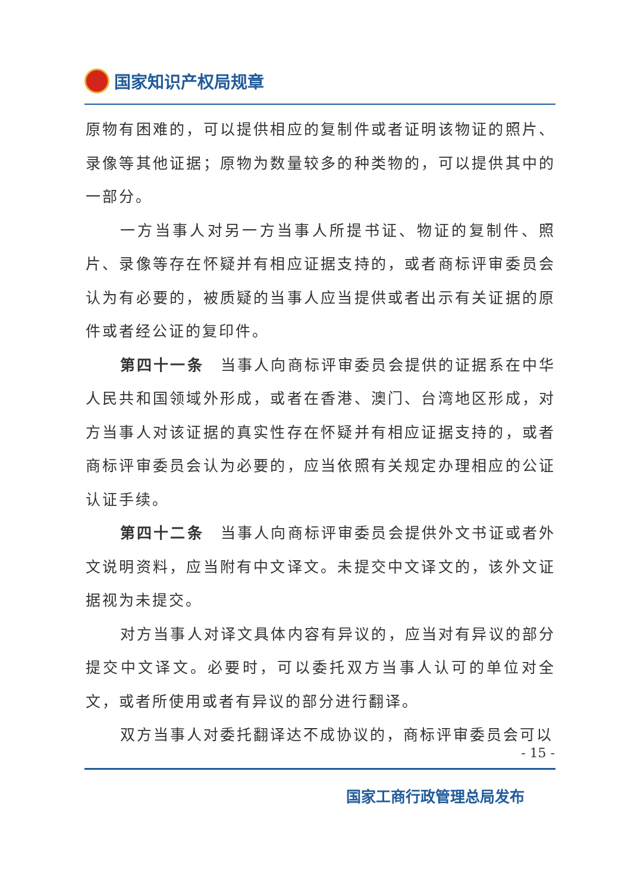国家知识产权局规章
原物有困难的，可以提供相应的复制件或者证明该物证的照片、录像等其他证据；原物为数量较多的种类物的，可以提供其中的一部分。
一方当事人对另一方当事人所提书证、物证的复制件、照片、录像等存在怀疑并有相应证据支持的，或者商标评审委员会认为有必要的，被质疑的当事人应当提供或者出示有关证据的原件或者经公证的复印件。
第四十一条　当事人向商标评审委员会提供的证据系在中华人民共和国领域外形成，或者在香港、澳门、台湾地区形成，对方当事人对该证据的真实性存在怀疑并有相应证据支持的，或者商标评审委员会认为必要的，应当依照有关规定办理相应的公证认证手续。
第四十二条　当事人向商标评审委员会提供外文书证或者外文说明资料，应当附有中文译文。未提交中文译文的，该外文证据视为未提交。
对方当事人对译文具体内容有异议的，应当对有异议的部分提交中文译文。必要时，可以委托双方当事人认可的单位对全文，或者所使用或者有异议的部分进行翻译。
双方当事人对委托翻译达不成协议的，商标评审委员会可以
- 15 -
国家工商行政管理总局发布